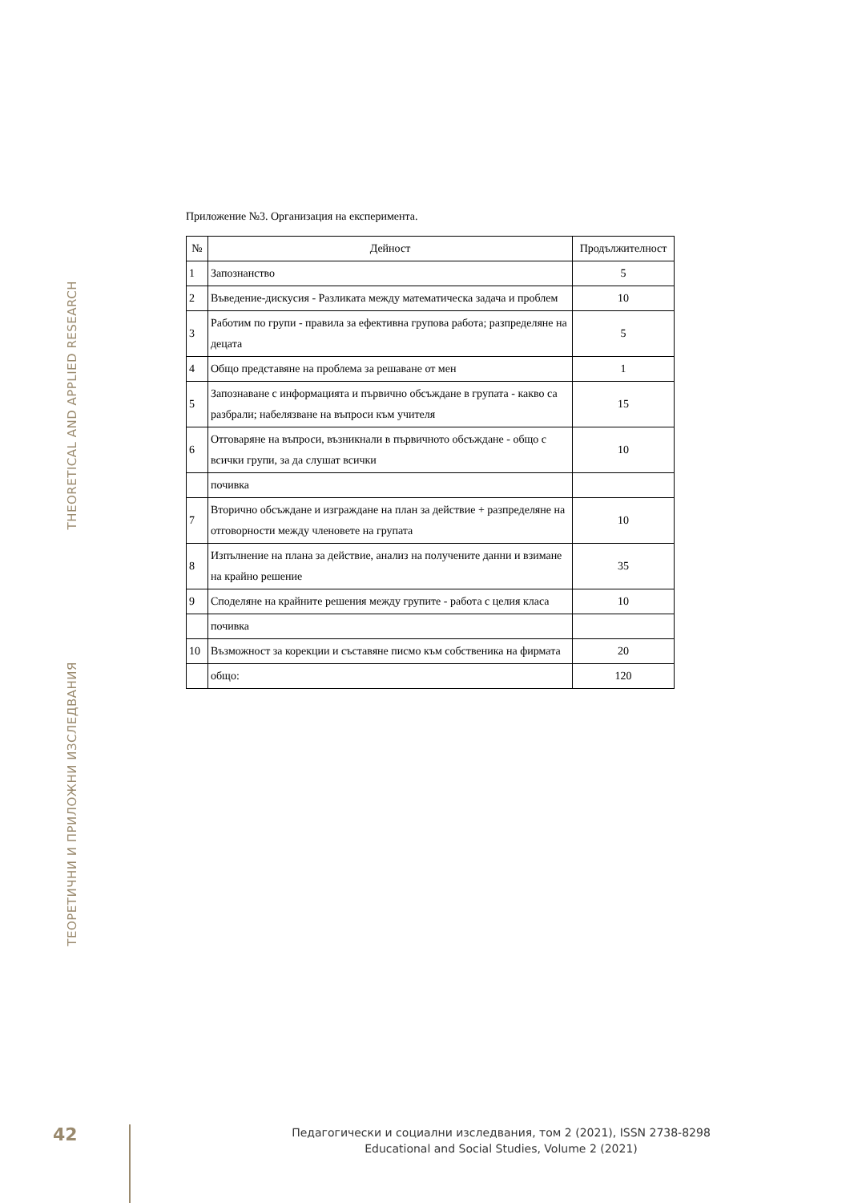THEORETICAL AND APPLIED RESEARCH
ТЕОРЕТИЧНИ И ПРИЛОЖНИ ИЗСЛЕДВАНИЯ
Приложение №3. Организация на експеримента.
| № | Дейност | Продължителност |
| --- | --- | --- |
| 1 | Запознанство | 5 |
| 2 | Въведение-дискусия - Разликата между математическа задача и проблем | 10 |
| 3 | Работим по групи - правила за ефективна групова работа; разпределяне на децата | 5 |
| 4 | Общо представяне на проблема за решаване от мен | 1 |
| 5 | Запознаване с информацията и първично обсъждане в групата - какво са разбрали; набелязване на въпроси към учителя | 15 |
| 6 | Отговаряне на въпроси, възникнали в първичното обсъждане - общо с всички групи, за да слушат всички | 10 |
| | почивка | |
| 7 | Вторично обсъждане и изграждане на план за действие + разпределяне на отговорности между членовете на групата | 10 |
| 8 | Изпълнение на плана за действие, анализ на получените данни и взимане на крайно решение | 35 |
| 9 | Споделяне на крайните решения между групите - работа с целия класа | 10 |
| | почивка | |
| 10 | Възможност за корекции и съставяне писмо към собственика на фирмата | 20 |
| | общо: | 120 |
42
Педагогически и социални изследвания, том 2 (2021), ISSN 2738-8298
Educational and Social Studies, Volume 2 (2021)